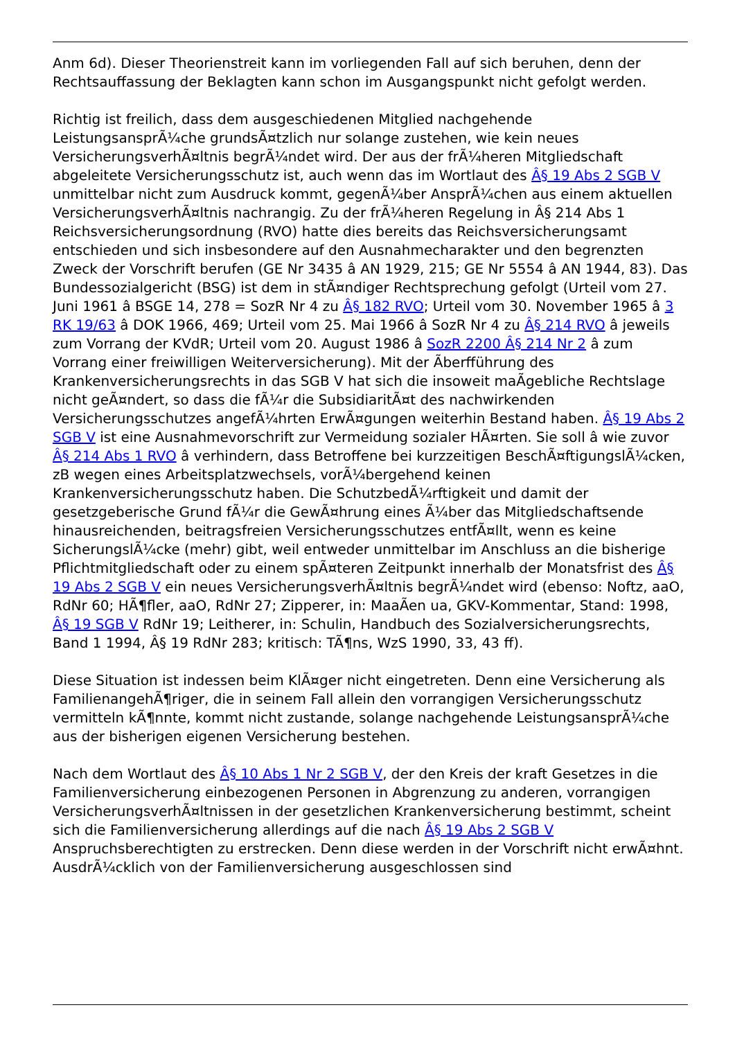Anm 6d). Dieser Theorienstreit kann im vorliegenden Fall auf sich beruhen, denn der Rechtsauffassung der Beklagten kann schon im Ausgangspunkt nicht gefolgt werden.
Richtig ist freilich, dass dem ausgeschiedenen Mitglied nachgehende LeistungsansprÃ¼che grundsÃ¤tzlich nur solange zustehen, wie kein neues VersicherungsverhÃ¤ltnis begrÃ¼ndet wird. Der aus der frÃ¼heren Mitgliedschaft abgeleitete Versicherungsschutz ist, auch wenn das im Wortlaut des Â§ 19 Abs 2 SGB V unmittelbar nicht zum Ausdruck kommt, gegenÃ¼ber AnsprÃ¼chen aus einem aktuellen VersicherungsverhÃ¤ltnis nachrangig. Zu der frÃ¼heren Regelung in Â§ 214 Abs 1 Reichsversicherungsordnung (RVO) hatte dies bereits das Reichsversicherungsamt entschieden und sich insbesondere auf den Ausnahmecharakter und den begrenzten Zweck der Vorschrift berufen (GE Nr 3435 â AN 1929, 215; GE Nr 5554 â AN 1944, 83). Das Bundessozialgericht (BSG) ist dem in stÃ¤ndiger Rechtsprechung gefolgt (Urteil vom 27. Juni 1961 â BSGE 14, 278 = SozR Nr 4 zu Â§ 182 RVO; Urteil vom 30. November 1965 â 3 RK 19/63 â DOK 1966, 469; Urteil vom 25. Mai 1966 â SozR Nr 4 zu Â§ 214 RVO â jeweils zum Vorrang der KVdR; Urteil vom 20. August 1986 â SozR 2200 Â§ 214 Nr 2 â zum Vorrang einer freiwilligen Weiterversicherung). Mit der Ãberfführung des Krankenversicherungsrechts in das SGB V hat sich die insoweit maÃgebliche Rechtslage nicht geÃ¤ndert, so dass die fÃ¼r die SubsidiaritÃ¤t des nachwirkenden Versicherungsschutzes angefÃ¼hrten ErwÃ¤gungen weiterhin Bestand haben. Â§ 19 Abs 2 SGB V ist eine Ausnahmevorschrift zur Vermeidung sozialer HÃ¤rten. Sie soll â wie zuvor Â§ 214 Abs 1 RVO â verhindern, dass Betroffene bei kurzzeitigen BeschÃ¤ftigungslÃ¼cken, zB wegen eines Arbeitsplatzwechsels, vorÃ¼bergehend keinen Krankenversicherungsschutz haben. Die SchutzbedÃ¼rftigkeit und damit der gesetzgeberische Grund fÃ¼r die GewÃ¤hrung eines Ã¼ber das Mitgliedschaftsende hinausreichenden, beitragsfreien Versicherungsschutzes entfÃ¤llt, wenn es keine SicherungslÃ¼cke (mehr) gibt, weil entweder unmittelbar im Anschluss an die bisherige Pflichtmitgliedschaft oder zu einem spÃ¤teren Zeitpunkt innerhalb der Monatsfrist des Â§ 19 Abs 2 SGB V ein neues VersicherungsverhÃ¤ltnis begrÃ¼ndet wird (ebenso: Noftz, aaO, RdNr 60; HÃ¶fler, aaO, RdNr 27; Zipperer, in: MaaÃen ua, GKV-Kommentar, Stand: 1998, Â§ 19 SGB V RdNr 19; Leitherer, in: Schulin, Handbuch des Sozialversicherungsrechts, Band 1 1994, Â§ 19 RdNr 283; kritisch: TÃ¶ns, WzS 1990, 33, 43 ff).
Diese Situation ist indessen beim KlÃ¤ger nicht eingetreten. Denn eine Versicherung als FamilienangehÃ¶riger, die in seinem Fall allein den vorrangigen Versicherungsschutz vermitteln kÃ¶nnte, kommt nicht zustande, solange nachgehende LeistungsansprÃ¼che aus der bisherigen eigenen Versicherung bestehen.
Nach dem Wortlaut des Â§ 10 Abs 1 Nr 2 SGB V, der den Kreis der kraft Gesetzes in die Familienversicherung einbezogenen Personen in Abgrenzung zu anderen, vorrangigen VersicherungsverhÃ¤ltnissen in der gesetzlichen Krankenversicherung bestimmt, scheint sich die Familienversicherung allerdings auf die nach Â§ 19 Abs 2 SGB V Anspruchsberechtigten zu erstrecken. Denn diese werden in der Vorschrift nicht erwÃ¤hnt. AusdrÃ¼cklich von der Familienversicherung ausgeschlossen sind